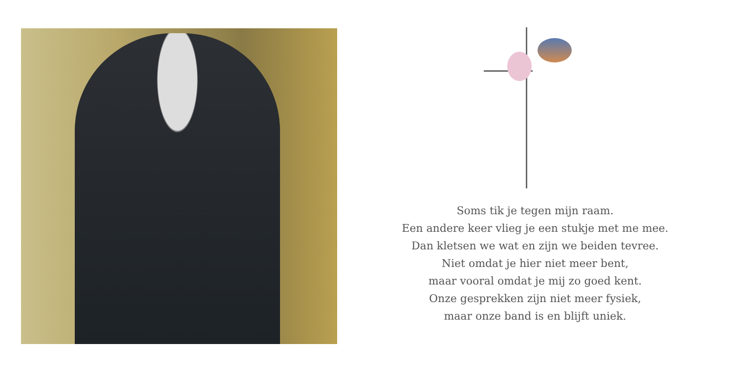Soms tik je tegen mijn raam.
Een andere keer vlieg je een stukje met me mee.
Dan kletsen we wat en zijn we beiden tevree.
Niet omdat je hier niet meer bent,
maar vooral omdat je mij zo goed kent.
Onze gesprekken zijn niet meer fysiek,
maar onze band is en blijft uniek.